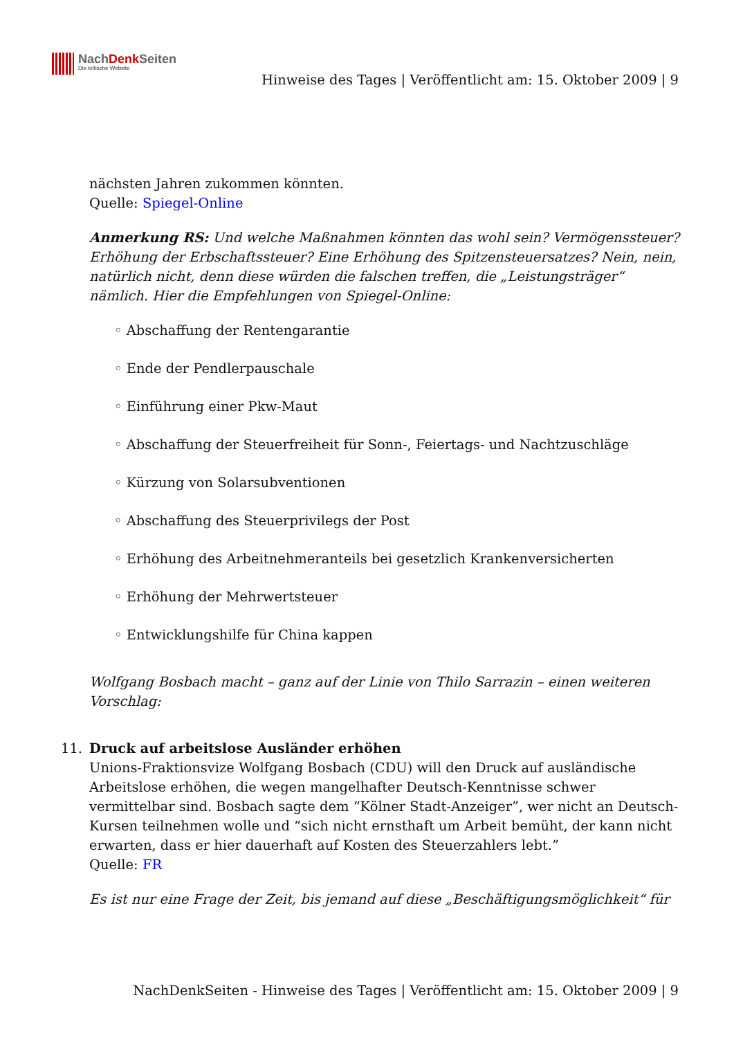NachDenk Seiten
Die kritische Website
Hinweise des Tages | Veröffentlicht am: 15. Oktober 2009 | 9
nächsten Jahren zukommen könnten.
Quelle: Spiegel-Online
Anmerkung RS: Und welche Maßnahmen könnten das wohl sein? Vermögenssteuer? Erhöhung der Erbschaftssteuer? Eine Erhöhung des Spitzensteuersatzes? Nein, nein, natürlich nicht, denn diese würden die falschen treffen, die „Leistungsträger“ nämlich. Hier die Empfehlungen von Spiegel-Online:
◦ Abschaffung der Rentengarantie
◦ Ende der Pendlerpauschale
◦ Einführung einer Pkw-Maut
◦ Abschaffung der Steuerfreiheit für Sonn-, Feiertags- und Nachtzuschläge
◦ Kürzung von Solarsubventionen
◦ Abschaffung des Steuerprivilegs der Post
◦ Erhöhung des Arbeitnehmeranteils bei gesetzlich Krankenversicherten
◦ Erhöhung der Mehrwertsteuer
◦ Entwicklungshilfe für China kappen
Wolfgang Bosbach macht – ganz auf der Linie von Thilo Sarrazin – einen weiteren Vorschlag:
11. Druck auf arbeitslose Ausländer erhöhen
Unions-Fraktionsvize Wolfgang Bosbach (CDU) will den Druck auf ausländische Arbeitslose erhöhen, die wegen mangelhafter Deutsch-Kenntnisse schwer vermittelbar sind. Bosbach sagte dem “Kölner Stadt-Anzeiger”, wer nicht an Deutsch-Kursen teilnehmen wolle und “sich nicht ernsthaft um Arbeit bemüht, der kann nicht erwarten, dass er hier dauerhaft auf Kosten des Steuerzahlers lebt.”
Quelle: FR
Es ist nur eine Frage der Zeit, bis jemand auf diese „Beschäftigungsmöglichkeit“ für
NachDenkSeiten - Hinweise des Tages | Veröffentlicht am: 15. Oktober 2009 | 9